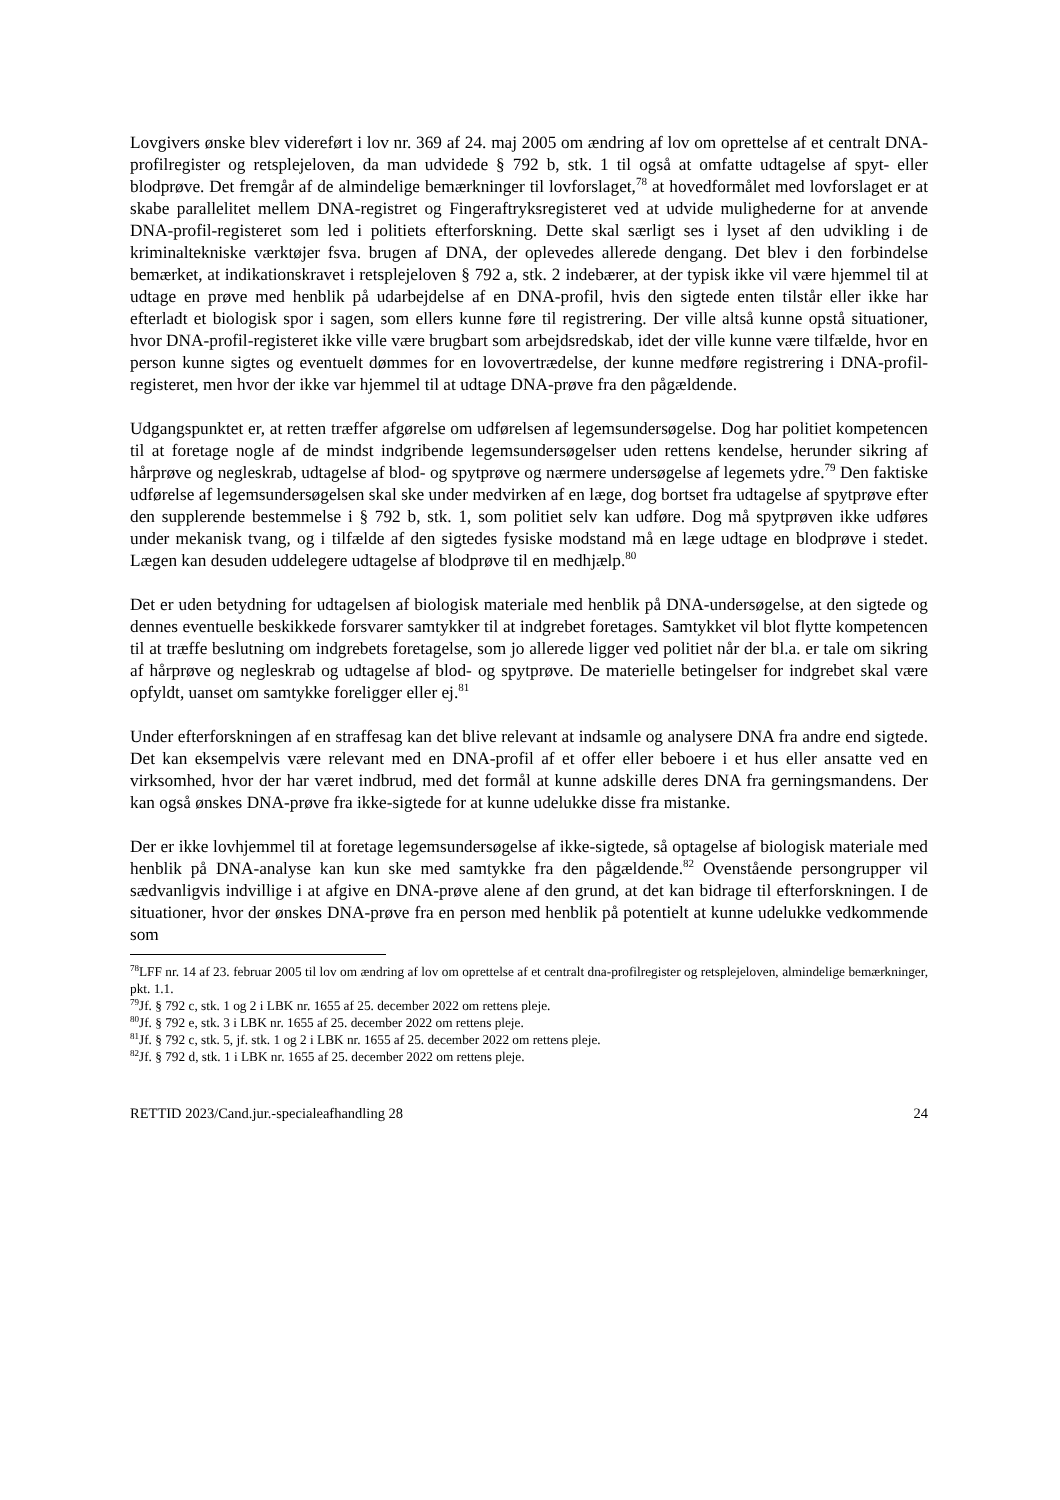Lovgivers ønske blev videreført i lov nr. 369 af 24. maj 2005 om ændring af lov om oprettelse af et centralt DNA-profilregister og retsplejeloven, da man udvidede § 792 b, stk. 1 til også at omfatte udtagelse af spyt- eller blodprøve. Det fremgår af de almindelige bemærkninger til lovforslaget,<sup>78</sup> at hovedformålet med lovforslaget er at skabe parallelitet mellem DNA-registret og Fingeraftryksregisteret ved at udvide mulighederne for at anvende DNA-profil-registeret som led i politiets efterforskning. Dette skal særligt ses i lyset af den udvikling i de kriminaltekniske værktøjer fsva. brugen af DNA, der oplevedes allerede dengang. Det blev i den forbindelse bemærket, at indikationskravet i retsplejeloven § 792 a, stk. 2 indebærer, at der typisk ikke vil være hjemmel til at udtage en prøve med henblik på udarbejdelse af en DNA-profil, hvis den sigtede enten tilstår eller ikke har efterladt et biologisk spor i sagen, som ellers kunne føre til registrering. Der ville altså kunne opstå situationer, hvor DNA-profil-registeret ikke ville være brugbart som arbejdsredskab, idet der ville kunne være tilfælde, hvor en person kunne sigtes og eventuelt dømmes for en lovovertrædelse, der kunne medføre registrering i DNA-profil-registeret, men hvor der ikke var hjemmel til at udtage DNA-prøve fra den pågældende.
Udgangspunktet er, at retten træffer afgørelse om udførelsen af legemsundersøgelse. Dog har politiet kompetencen til at foretage nogle af de mindst indgribende legemsundersøgelser uden rettens kendelse, herunder sikring af hårprøve og negleskrab, udtagelse af blod- og spytprøve og nærmere undersøgelse af legemets ydre.<sup>79</sup> Den faktiske udførelse af legemsundersøgelsen skal ske under medvirken af en læge, dog bortset fra udtagelse af spytprøve efter den supplerende bestemmelse i § 792 b, stk. 1, som politiet selv kan udføre. Dog må spytprøven ikke udføres under mekanisk tvang, og i tilfælde af den sigtedes fysiske modstand må en læge udtage en blodprøve i stedet. Lægen kan desuden uddelegere udtagelse af blodprøve til en medhjælp.<sup>80</sup>
Det er uden betydning for udtagelsen af biologisk materiale med henblik på DNA-undersøgelse, at den sigtede og dennes eventuelle beskikkede forsvarer samtykker til at indgrebet foretages. Samtykket vil blot flytte kompetencen til at træffe beslutning om indgrebets foretagelse, som jo allerede ligger ved politiet når der bl.a. er tale om sikring af hårprøve og negleskrab og udtagelse af blod- og spytprøve. De materielle betingelser for indgrebet skal være opfyldt, uanset om samtykke foreligger eller ej.<sup>81</sup>
Under efterforskningen af en straffesag kan det blive relevant at indsamle og analysere DNA fra andre end sigtede. Det kan eksempelvis være relevant med en DNA-profil af et offer eller beboere i et hus eller ansatte ved en virksomhed, hvor der har været indbrud, med det formål at kunne adskille deres DNA fra gerningsmandens. Der kan også ønskes DNA-prøve fra ikke-sigtede for at kunne udelukke disse fra mistanke.
Der er ikke lovhjemmel til at foretage legemsundersøgelse af ikke-sigtede, så optagelse af biologisk materiale med henblik på DNA-analyse kan kun ske med samtykke fra den pågældende.<sup>82</sup> Ovenstående persongrupper vil sædvanligvis indvillige i at afgive en DNA-prøve alene af den grund, at det kan bidrage til efterforskningen. I de situationer, hvor der ønskes DNA-prøve fra en person med henblik på potentielt at kunne udelukke vedkommende som
<sup>78</sup> LFF nr. 14 af 23. februar 2005 til lov om ændring af lov om oprettelse af et centralt dna-profilregister og retsplejeloven, almindelige bemærkninger, pkt. 1.1.
<sup>79</sup> Jf. § 792 c, stk. 1 og 2 i LBK nr. 1655 af 25. december 2022 om rettens pleje.
<sup>80</sup> Jf. § 792 e, stk. 3 i LBK nr. 1655 af 25. december 2022 om rettens pleje.
<sup>81</sup> Jf. § 792 c, stk. 5, jf. stk. 1 og 2 i LBK nr. 1655 af 25. december 2022 om rettens pleje.
<sup>82</sup> Jf. § 792 d, stk. 1 i LBK nr. 1655 af 25. december 2022 om rettens pleje.
RETTID 2023/Cand.jur.-specialeafhandling 28 24